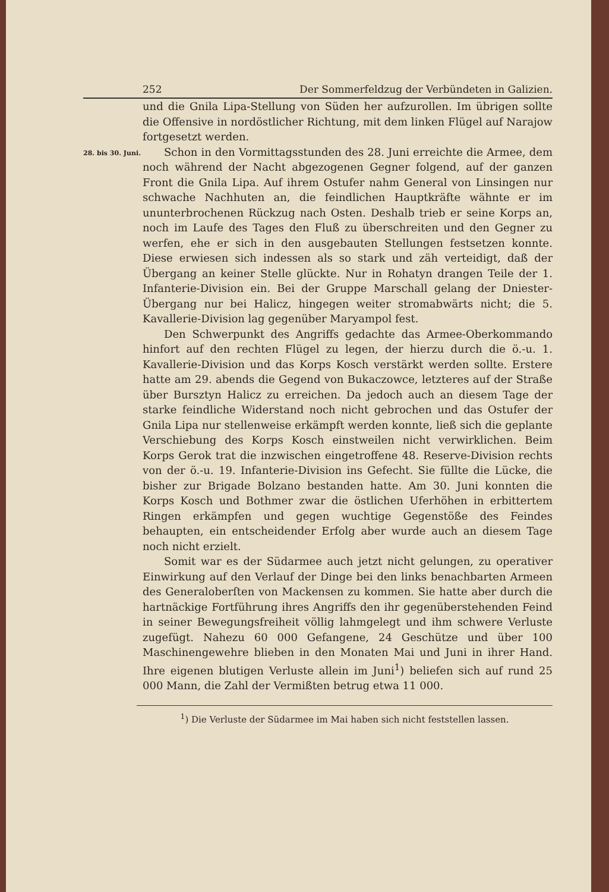252 Der Sommerfeldzug der Verbündeten in Galizien.
und die Gnila Lipa-Stellung von Süden her aufzurollen. Im übrigen sollte die Offensive in nordöstlicher Richtung, mit dem linken Flügel auf Narajow fortgesetzt werden.
28. bis 30. Juni.
Schon in den Vormittagsstunden des 28. Juni erreichte die Armee, dem noch während der Nacht abgezogenen Gegner folgend, auf der ganzen Front die Gnila Lipa. Auf ihrem Ostufer nahm General von Linsingen nur schwache Nachhuten an, die feindlichen Hauptkräfte wähnte er im ununterbrochenen Rückzug nach Osten. Deshalb trieb er seine Korps an, noch im Laufe des Tages den Fluß zu überschreiten und den Gegner zu werfen, ehe er sich in den ausgebauten Stellungen festsetzen konnte. Diese erwiesen sich indessen als so stark und zäh verteidigt, daß der Übergang an keiner Stelle glückte. Nur in Rohatyn drangen Teile der 1. Infanterie-Division ein. Bei der Gruppe Marschall gelang der Dniester-Übergang nur bei Halicz, hingegen weiter stromabwärts nicht; die 5. Kavallerie-Division lag gegenüber Maryampol fest.
Den Schwerpunkt des Angriffs gedachte das Armee-Oberkommando hinfort auf den rechten Flügel zu legen, der hierzu durch die ö.-u. 1. Kavallerie-Division und das Korps Kosch verstärkt werden sollte. Erstere hatte am 29. abends die Gegend von Bukaczowce, letzteres auf der Straße über Bursztyn Halicz zu erreichen. Da jedoch auch an diesem Tage der starke feindliche Widerstand noch nicht gebrochen und das Ostufer der Gnila Lipa nur stellenweise erkämpft werden konnte, ließ sich die geplante Verschiebung des Korps Kosch einstweilen nicht verwirklichen. Beim Korps Gerok trat die inzwischen eingetroffene 48. Reserve-Division rechts von der ö.-u. 19. Infanterie-Division ins Gefecht. Sie füllte die Lücke, die bisher zur Brigade Bolzano bestanden hatte. Am 30. Juni konnten die Korps Kosch und Bothmer zwar die östlichen Uferhöhen in erbittertem Ringen erkämpfen und gegen wuchtige Gegenstöße des Feindes behaupten, ein entscheidender Erfolg aber wurde auch an diesem Tage noch nicht erzielt.
Somit war es der Südarmee auch jetzt nicht gelungen, zu operativer Einwirkung auf den Verlauf der Dinge bei den links benachbarten Armeen des Generaloberſten von Mackensen zu kommen. Sie hatte aber durch die hartnäckige Fortführung ihres Angriffs den ihr gegenüberstehenden Feind in seiner Bewegungsfreiheit völlig lahmgelegt und ihm schwere Verluste zugefügt. Nahezu 60 000 Gefangene, 24 Geschütze und über 100 Maschinengewehre blieben in den Monaten Mai und Juni in ihrer Hand. Ihre eigenen blutigen Verluste allein im Juni<sup>1</sup>) beliefen sich auf rund 25 000 Mann, die Zahl der Vermißten betrug etwa 11 000.
<sup>1</sup>) Die Verluste der Südarmee im Mai haben sich nicht feststellen lassen.